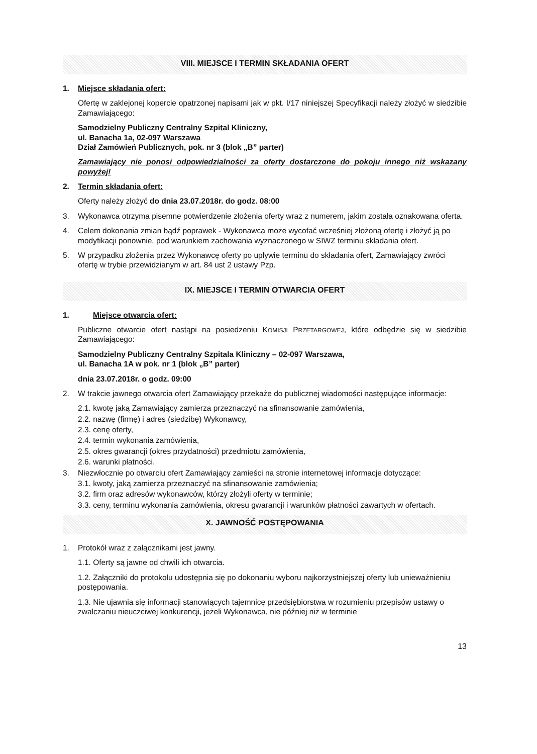VIII. MIEJSCE I TERMIN SKŁADANIA OFERT
1. Miejsce składania ofert:
Ofertę w zaklejonej kopercie opatrzonej napisami jak w pkt. I/17 niniejszej Specyfikacji należy złożyć w siedzibie Zamawiającego:
Samodzielny Publiczny Centralny Szpital Kliniczny,
ul. Banacha 1a, 02-097 Warszawa
Dział Zamówień Publicznych, pok. nr 3 (blok „B” parter)
Zamawiający nie ponosi odpowiedzialności za oferty dostarczone do pokoju innego niż wskazany powyżej!
2. Termin składania ofert:
Oferty należy złożyć do dnia 23.07.2018r. do godz. 08:00
3. Wykonawca otrzyma pisemne potwierdzenie złożenia oferty wraz z numerem, jakim została oznakowana oferta.
4. Celem dokonania zmian bądź poprawek - Wykonawca może wycofać wcześniej złożoną ofertę i złożyć ją po modyfikacji ponownie, pod warunkiem zachowania wyznaczonego w SIWZ terminu składania ofert.
5. W przypadku złożenia przez Wykonawcę oferty po upływie terminu do składania ofert, Zamawiający zwróci ofertę w trybie przewidzianym w art. 84 ust 2 ustawy Pzp.
IX. MIEJSCE I TERMIN OTWARCIA OFERT
1. Miejsce otwarcia ofert:
Publiczne otwarcie ofert nastąpi na posiedzeniu KOMISJI PRZETARGOWEJ, które odbędzie się w siedzibie Zamawiającego:
Samodzielny Publiczny Centralny Szpitala Kliniczny – 02-097 Warszawa,
ul. Banacha 1A w pok. nr 1 (blok „B” parter)
dnia 23.07.2018r. o godz. 09:00
2. W trakcie jawnego otwarcia ofert Zamawiający przekaże do publicznej wiadomości następujące informacje:
2.1. kwotę jaką Zamawiający zamierza przeznaczyć na sfinansowanie zamówienia,
2.2. nazwę (firmę) i adres (siedzibę) Wykonawcy,
2.3. cenę oferty,
2.4. termin wykonania zamówienia,
2.5. okres gwarancji (okres przydatności) przedmiotu zamówienia,
2.6. warunki płatności.
3. Niezwłocznie po otwarciu ofert Zamawiający zamieści na stronie internetowej informacje dotyczące:
3.1. kwoty, jaką zamierza przeznaczyć na sfinansowanie zamówienia;
3.2. firm oraz adresów wykonawców, którzy złożyli oferty w terminie;
3.3. ceny, terminu wykonania zamówienia, okresu gwarancji i warunków płatności zawartych w ofertach.
X. JAWNOŚĆ POSTĘPOWANIA
1. Protokół wraz z załącznikami jest jawny.
1.1. Oferty są jawne od chwili ich otwarcia.
1.2. Załączniki do protokołu udostępnia się po dokonaniu wyboru najkorzystniejszej oferty lub unieważnieniu postępowania.
1.3. Nie ujawnia się informacji stanowiących tajemnicę przedsiębiorstwa w rozumieniu przepisów ustawy o zwalczaniu nieuczciwej konkurencji, jeżeli Wykonawca, nie później niż w terminie
13